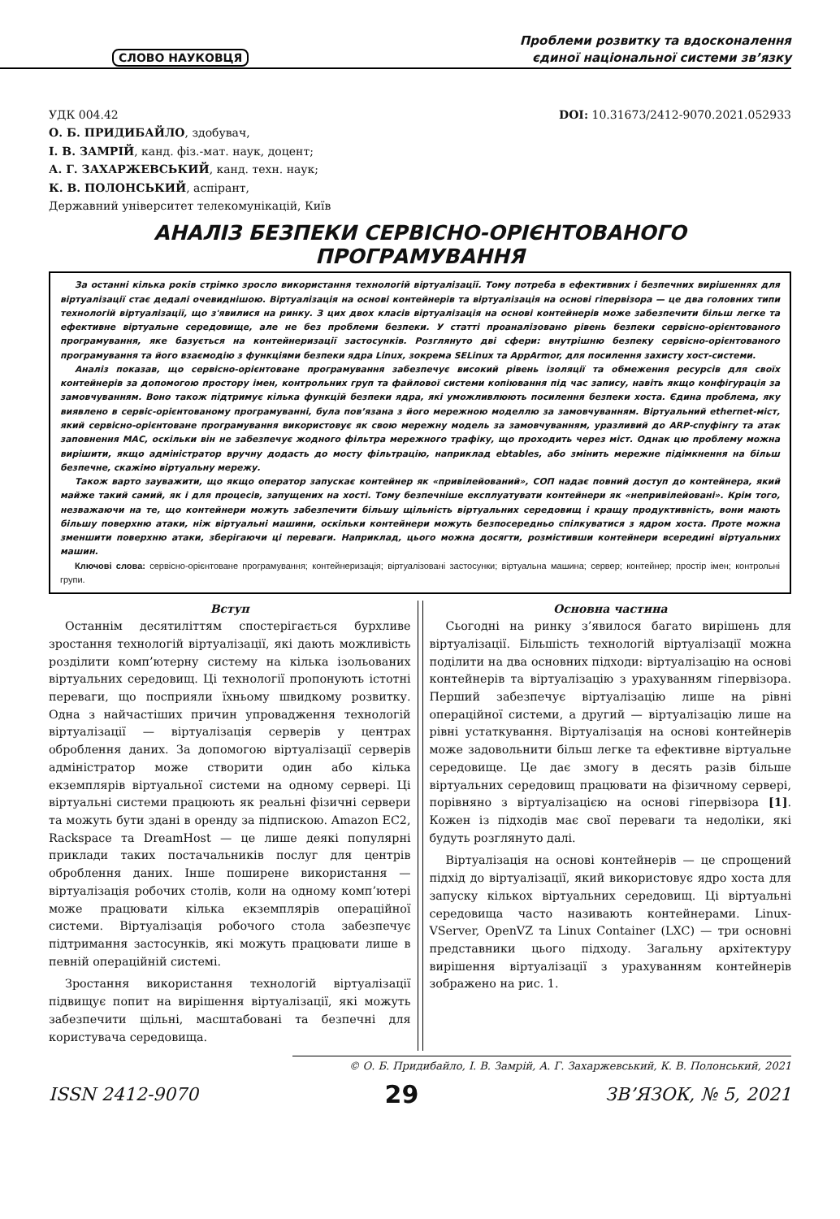СЛОВО НАУКОВЦЯ
Проблеми розвитку та вдосконалення
єдиної національної системи зв’язку
УДК 004.42 DOI: 10.31673/2412-9070.2021.052933
О. Б. ПРИДИБАЙЛО, здобувач,
І. В. ЗАМРІЙ, канд. фіз.-мат. наук, доцент;
А. Г. ЗАХАРЖЕВСЬКИЙ, канд. техн. наук;
К. В. ПОЛОНСЬКИЙ, аспірант,
Державний університет телекомунікацій, Київ
АНАЛІЗ БЕЗПЕКИ СЕРВІСНО-ОРІЄНТОВАНОГО ПРОГРАМУВАННЯ
За останні кілька років стрімко зросло використання технологій віртуалізації. Тому потреба в ефективних і безпечних вирішеннях для віртуалізації стає дедалі очевиднішою. Віртуалізація на основі контейнерів та віртуалізація на основі гіпервізора — це два головних типи технологій віртуалізації, що з'явилися на ринку. З цих двох класів віртуалізація на основі контейнерів може забезпечити більш легке та ефективне віртуальне середовище, але не без проблеми безпеки. У статті проаналізовано рівень безпеки сервісно-орієнтованого програмування, яке базується на контейнеризації застосунків. Розглянуто дві сфери: внутрішню безпеку сервісно-орієнтованого програмування та його взаємодію з функціями безпеки ядра Linux, зокрема SELinux та AppArmor, для посилення захисту хост-системи.
Аналіз показав, що сервісно-орієнтоване програмування забезпечує високий рівень ізоляції та обмеження ресурсів для своїх контейнерів за допомогою простору імен, контрольних груп та файлової системи копіювання під час запису, навіть якщо конфігурація за замовчуванням. Воно також підтримує кілька функцій безпеки ядра, які уможливлюють посилення безпеки хоста. Єдина проблема, яку виявлено в сервіс-орієнтованому програмуванні, була пов’язана з його мережною моделлю за замовчуванням. Віртуальний ethernet-міст, який сервісно-орієнтоване програмування використовує як свою мережну модель за замовчуванням, уразливий до ARP-спуфінгу та атак заповнення MAC, оскільки він не забезпечує жодного фільтра мережного трафіку, що проходить через міст. Однак цю проблему можна вирішити, якщо адміністратор вручну додасть до мосту фільтрацію, наприклад ebtables, або змінить мережне підімкнення на більш безпечне, скажімо віртуальну мережу.
Також варто зауважити, що якщо оператор запускає контейнер як «привілейований», СОП надає повний доступ до контейнера, який майже такий самий, як і для процесів, запущених на хості. Тому безпечніше експлуатувати контейнери як «непривілейовані». Крім того, незважаючи на те, що контейнери можуть забезпечити більшу щільність віртуальних середовищ і кращу продуктивність, вони мають більшу поверхню атаки, ніж віртуальні машини, оскільки контейнери можуть безпосередньо спілкуватися з ядром хоста. Проте можна зменшити поверхню атаки, зберігаючи ці переваги. Наприклад, цього можна досягти, розмістивши контейнери всередині віртуальних машин.
Ключові слова: сервісно-орієнтоване програмування; контейнеризація; віртуалізовані застосунки; віртуальна машина; сервер; контейнер; простір імен; контрольні групи.
Вступ
Останнім десятиліттям спостерігається бурхливе зростання технологій віртуалізації, які дають можливість розділити комп’ютерну систему на кілька ізольованих віртуальних середовищ. Ці технології пропонують істотні переваги, що посприяли їхньому швидкому розвитку. Одна з найчастіших причин упровадження технологій віртуалізації — віртуалізація серверів у центрах оброблення даних. За допомогою віртуалізації серверів адміністратор може створити один або кілька екземплярів віртуальної системи на одному сервері. Ці віртуальні системи працюють як реальні фізичні сервери та можуть бути здані в оренду за підпискою. Amazon EC2, Rackspace та DreamHost — це лише деякі популярні приклади таких постачальників послуг для центрів оброблення даних. Інше поширене використання — віртуалізація робочих столів, коли на одному комп’ютері може працювати кілька екземплярів операційної системи. Віртуалізація робочого стола забезпечує підтримання застосунків, які можуть працювати лише в певній операційній системі.
Зростання використання технологій віртуалізації підвищує попит на вирішення віртуалізації, які можуть забезпечити щільні, масштабовані та безпечні для користувача середовища.
Основна частина
Сьогодні на ринку з’явилося багато вирішень для віртуалізації. Більшість технологій віртуалізації можна поділити на два основних підходи: віртуалізацію на основі контейнерів та віртуалізацію з урахуванням гіпервізора. Перший забезпечує віртуалізацію лише на рівні операційної системи, а другий — віртуалізацію лише на рівні устаткування. Віртуалізація на основі контейнерів може задовольнити більш легке та ефективне віртуальне середовище. Це дає змогу в десять разів більше віртуальних середовищ працювати на фізичному сервері, порівняно з віртуалізацією на основі гіпервізора [1]. Кожен із підходів має свої переваги та недоліки, які будуть розглянуто далі.
Віртуалізація на основі контейнерів — це спрощений підхід до віртуалізації, який використовує ядро хоста для запуску кількох віртуальних середовищ. Ці віртуальні середовища часто називають контейнерами. Linux-VServer, OpenVZ та Linux Container (LXC) — три основні представники цього підходу. Загальну архітектуру вирішення віртуалізації з урахуванням контейнерів зображено на рис. 1.
© О. Б. Придибайло, І. В. Замрій, А. Г. Захаржевський, К. В. Полонський, 2021
ISSN 2412-9070 29 ЗВ’ЯЗОК, № 5, 2021